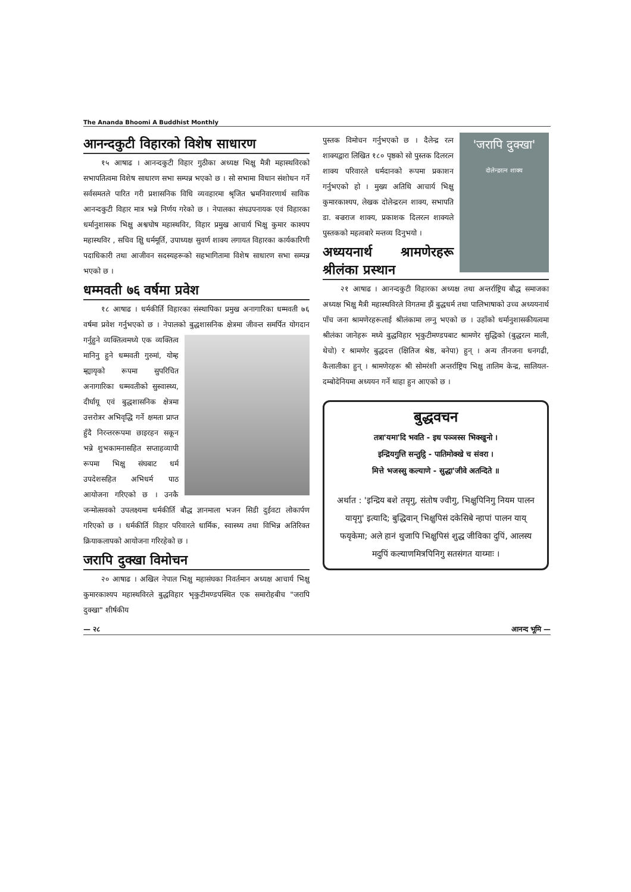The Ananda Bhoomi A Buddhist Monthly
आनन्दकुटी विहारको विशेष साधारण
१५ आषाढ । आनन्दकुटी विहार गुठीका अध्यक्ष भिक्षु मैत्री महास्थविरको सभापतित्वमा विशेष साधारण सभा सम्पन्न भएको छ । सो सभामा विधान संशोधन गर्ने सर्वसमतले पारित गरी प्रशासनिक विधि व्यवहारमा श्रृजित भ्रमनिवारणार्थ साविक आनन्दकुटी विहार मात्र भन्ने निर्णय गरेको छ । नेपालका संघउपनायक एवं विहारका धर्मानुशासक भिक्षु अश्वघोष महास्थविर, विहार प्रमुख आचार्य भिक्षु कुमार काश्यप महास्थविर , सचिव क्षिु धर्ममूर्ति, उपाध्यक्ष सुवर्ण शाक्य लगायत विहारका कार्यकारिणी पदाधिकारी तथा आजीवन सदस्यहरूको सहभागितामा विशेष साधारण सभा सम्पन्न भएको छ ।
धम्मवती ७६ वर्षमा प्रवेश
१८ आषाढ । धर्मकीर्ति विहारका संस्थापिका प्रमुख अनागारिका धम्मवती ७६ वर्षमा प्रवेश गर्नुभएको छ । नेपालको बुद्धशासनिक क्षेत्रमा जीवन्त समर्पित योगदान गर्नुहुने व्यक्तित्वमध्ये एक व्यक्तित्व मानिनु हुने धम्मवती गुरुमां, योम्ह म्ह्यायृको रूपमा सुपरिचित अनागारिका धम्मवतीको सुस्वास्थ्य, दीर्घायू एवं बुद्धशासनिक क्षेत्रमा उत्तरोत्रर अभिवृद्धि गर्ने क्षमता प्राप्त हुँदै निरन्तररूपमा छाइरहन सकून भन्ने शुभकामनासहित सप्ताहव्यापी रूपमा भिक्षु संघबाट धर्म उपदेशसहित अभिधर्म पाठ आयोजना गरिएको छ । उनकै जन्मोत्सवको उपलक्ष्यमा धर्मकीर्ति बौद्ध ज्ञानमाला भजन सिडी दुईवटा लोकार्पण गरिएको छ । धर्मकीर्ति विहार परिवारले धार्मिक, स्वास्थ्य तथा विभिन्न अतिरिक्त क्रियाकलापको आयोजना गरिरहेको छ ।
जरापि दुक्खा विमोचन
२० आषाढ । अखिल नेपाल भिक्षु महासंघका निवर्तमान अध्यक्ष आचार्य भिक्षु कुमारकाश्यप महास्थविरले बुद्धविहार भृकुटीमण्डपस्थित एक समारोहबीच "जरापि दुक्खा" शीर्षकीय
'जरापि दुक्खा'
दोलेन्द्ररत्न शाक्य
पुस्तक विमोचन गर्नुभएको छ । दैलेन्द्र रत्न शाक्यद्वारा लिखित १८० पृष्ठको सो पुस्तक दिलरत्न शाक्य परिवारले धर्मदानको रूपमा प्रकाशन गर्नुभएको हो । मुख्य अतिथि आचार्य भिक्षु कुमारकाश्यप, लेखक दोलेन्द्ररत्न शाक्य, सभापति डा. बज्रराज शाक्य, प्रकाशक दिलरत्न शाक्यले पुस्तकको महत्वबारे मन्तव्य दिनुभयो ।
अध्ययनार्थ श्रामणेरहरू श्रीलंका प्रस्थान
२१ आषाढ । आनन्दकुटी विहारका अध्यक्ष तथा अन्तर्राष्ट्रिय बौद्ध समाजका अध्यक्ष भिक्षु मैत्री महास्थविरले विगतमा झैं बुद्धधर्म तथा पालिभाषाको उच्च अध्ययनार्थ पाँच जना श्रामणेरहरूलाई श्रीलंकामा लग्नु भएको छ । उहाँको धर्मानुशासकीयत्वमा श्रीलंका जानेहरू मध्ये बुद्धविहार भृकुटीमण्डपबाट श्रामणेर सुद्धिको (बुद्धरत्न माली, थेचो) र श्रामणेर बुद्धदत्त (क्षितिज श्रेष्ठ, बनेपा) हुन् । अन्य तीनजना धनगढी, कैलालीका हुन् । श्रामणेरहरू श्री सोमरंशी अन्तर्राष्ट्रिय भिक्षु तालिम केन्द्र, सालियल-दम्बोदेनियमा अध्ययन गर्ने थाहा हुन आएको छ ।
बुद्धवचन
तत्रा'यमा'दि भवति - इध पञ्ञस्स भिक्खुनो ।
इन्द्रियगुत्ति सन्तुट्ठि - पातिमोक्खे च संवरा ।
मित्ते भजस्सु कल्याणे - सुद्धा'जीवे अतन्दिते ॥
अर्थात : 'इन्द्रिय बशे तयृगु, संतोष ज्वीगु, भिक्षुपिनिगु नियम पालन यायृगु' इत्यादि; बुद्धिवान् भिक्षुपिसं दकेसिबे न्हापां पालन याय् फयृकेमा; अले हानं थुजापि भिक्षुपिसं शुद्ध जीविका दुपिं, आलस्य मदुपिं कल्याणमित्रपिनिगु सतसंगत याय्माः ।
— २८ आनन्द भूमि —